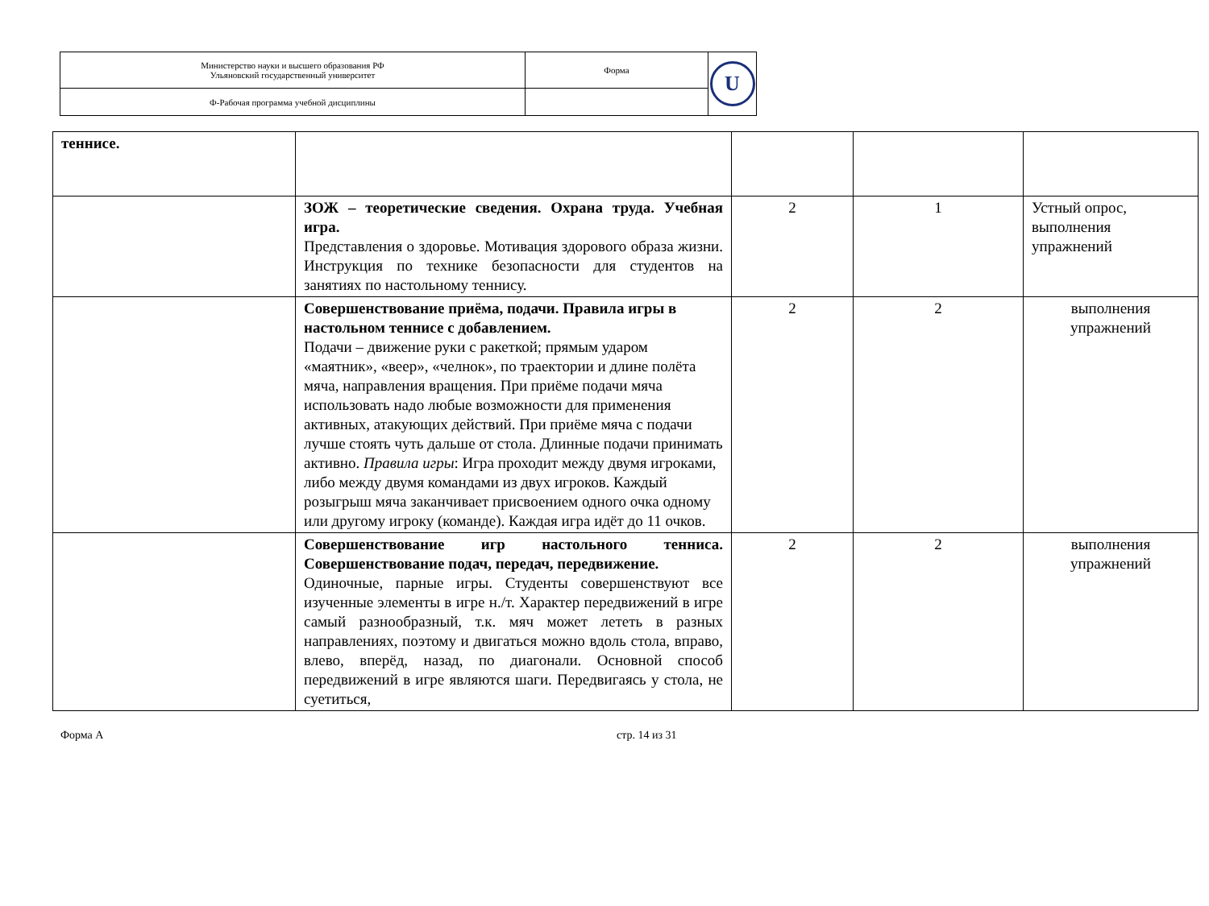| Министерство науки и высшего образования РФ Ульяновский государственный университет | Форма | U |
| Ф-Рабочая программа учебной дисциплины | | |
| теннисе. | | | | |
| | ЗОЖ – теоретические сведения. Охрана труда. Учебная игра. Представления о здоровье. Мотивация здорового образа жизни. Инструкция по технике безопасности для студентов на занятиях по настольному теннису. | 2 | 1 | Устный опрос, выполнения упражнений |
| | Совершенствование приёма, подачи. Правила игры в настольном теннисе с добавлением. Подачи – движение руки с ракеткой; прямым ударом «маятник», «веер», «челнок», по траектории и длине полёта мяча, направления вращения. При приёме подачи мяча использовать надо любые возможности для применения активных, атакующих действий. При приёме мяча с подачи лучше стоять чуть дальше от стола. Длинные подачи принимать активно. Правила игры : Игра проходит между двумя игроками, либо между двумя командами из двух игроков. Каждый розыгрыш мяча заканчивает присвоением одного очка одному или другому игроку (команде). Каждая игра идёт до 11 очков. | 2 | 2 | выполнения упражнений |
| | Совершенствование игр настольного тенниса. Совершенствование подач, передач, передвижение. Одиночные, парные игры. Студенты совершенствуют все изученные элементы в игре н./т. Характер передвижений в игре самый разнообразный, т.к. мяч может лететь в разных направлениях, поэтому и двигаться можно вдоль стола, вправо, влево, вперёд, назад, по диагонали. Основной способ передвижений в игре являются шаги. Передвигаясь у стола, не суетиться, | 2 | 2 | выполнения упражнений |
Форма А стр. 14 из 31